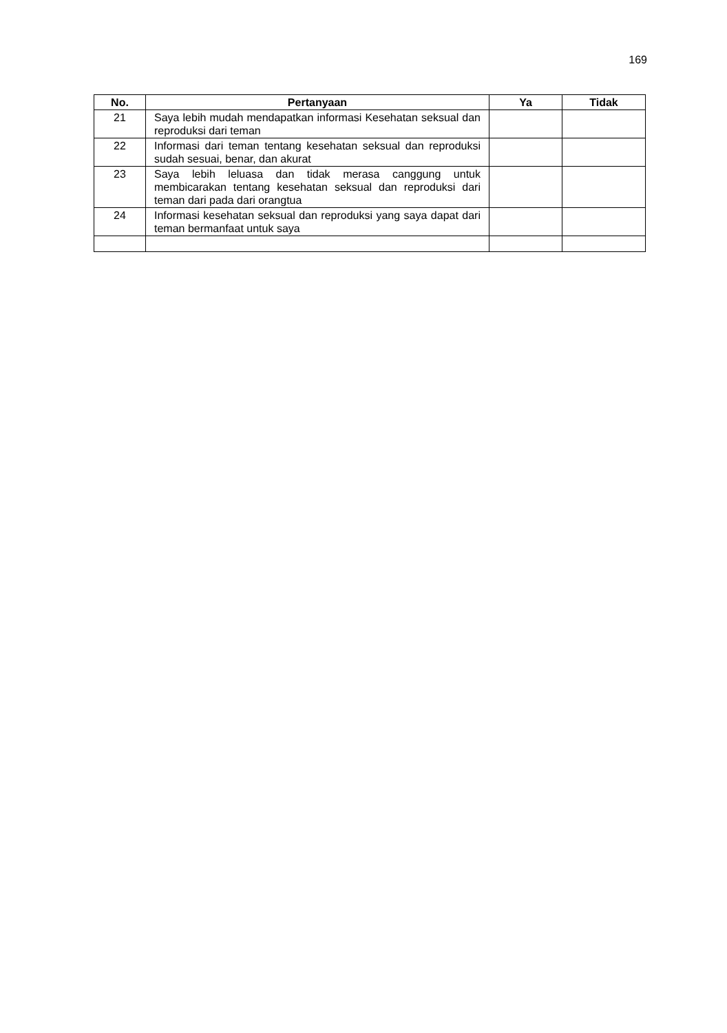169
| No. | Pertanyaan | Ya | Tidak |
| --- | --- | --- | --- |
| 21 | Saya lebih mudah mendapatkan informasi Kesehatan seksual dan reproduksi dari teman | | |
| 22 | Informasi dari teman tentang kesehatan seksual dan reproduksi sudah sesuai, benar, dan akurat | | |
| 23 | Saya lebih leluasa dan tidak merasa canggung untuk membicarakan tentang kesehatan seksual dan reproduksi dari teman dari pada dari orangtua | | |
| 24 | Informasi kesehatan seksual dan reproduksi yang saya dapat dari teman bermanfaat untuk saya | | |